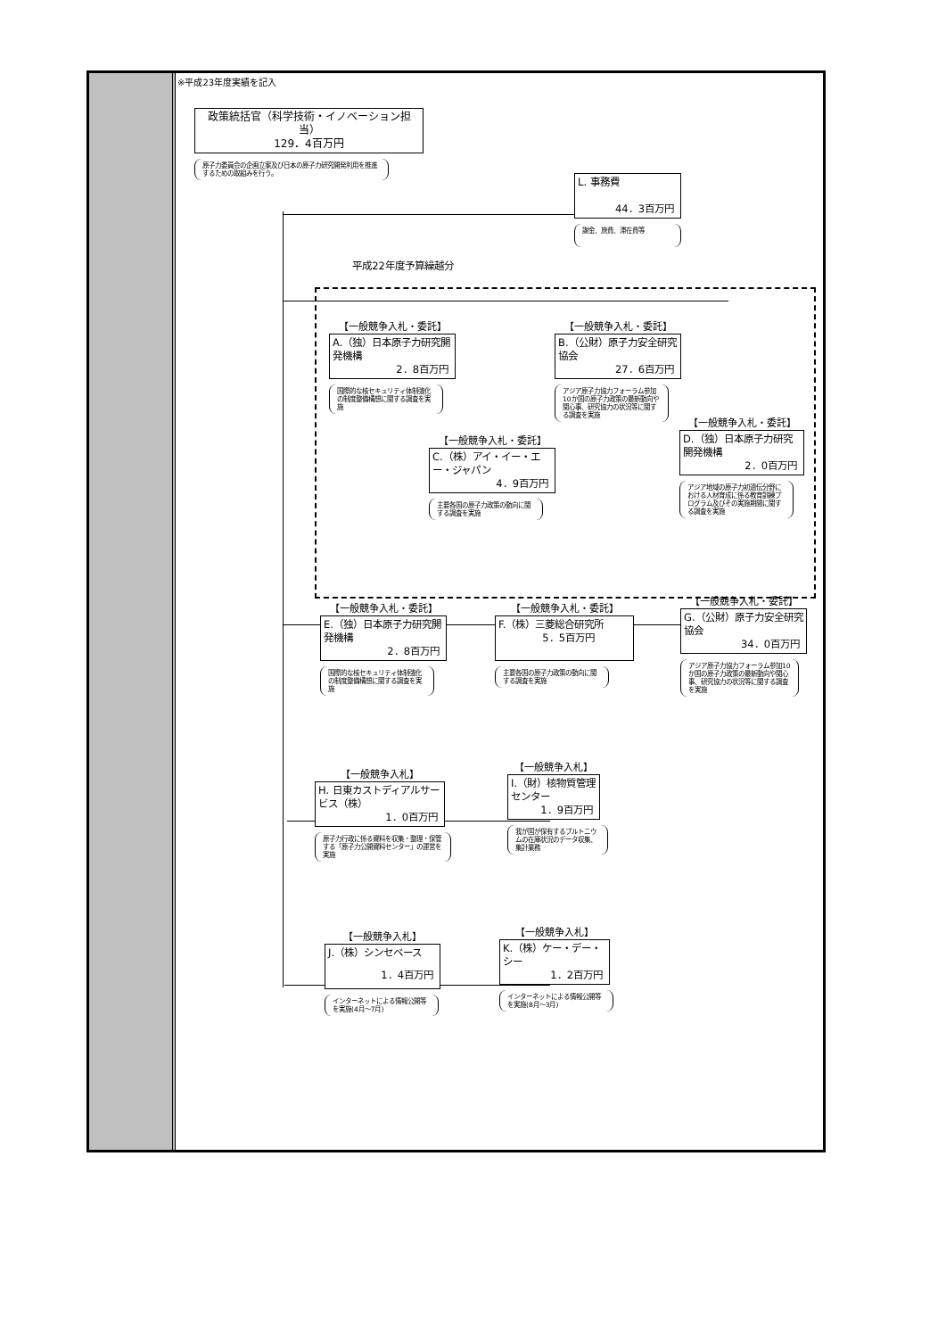※平成23年度実績を記入
政策統括官（科学技術・イノベーション担当）
129．4百万円
原子力委員会の企画立案及び日本の原子力研究開発利用を推進するための取組みを行う。
L. 事務費
44．3百万円
謝金、旅費、滞在費等
平成22年度予算繰越分
【一般競争入札・委託】
A.（独）日本原子力研究開発機構
2．8百万円
国際的な核セキュリティ体制強化の制度整備構想に関する調査を実施
【一般競争入札・委託】
B.（公財）原子力安全研究協会
27．6百万円
アジア原子力協力フォーラム参加10か国の原子力政策の最新動向や関心事、研究協力の状況等に関する調査を実施
【一般競争入札・委託】
C.（株）アイ・イー・エー・ジャパン
4．9百万円
主要各国の原子力政策の動向に関する調査を実施
【一般競争入札・委託】
D.（独）日本原子力研究開発機構
2．0百万円
アジア地域の原子力初遺伝分野における人材育成に係る教育訓練プログラム及びその実施期間に関する調査を実施
【一般競争入札・委託】
E.（独）日本原子力研究開発機構
2．8百万円
国際的な核セキュリティ体制強化の制度整備構想に関する調査を実施
【一般競争入札・委託】
F.（株）三菱総合研究所
5．5百万円
主要各国の原子力政策の動向に関する調査を実施
【一般競争入札・委託】
G.（公財）原子力安全研究協会
34．0百万円
アジア原子力協力フォーラム参加10か国の原子力政策の最新動向や関心事、研究協力の状況等に関する調査を実施
【一般競争入札】
H. 日東カストディアルサービス（株）
1．0百万円
原子力行政に係る資料を収集・整理・保管する「原子力公開資料センター」の運営を実施
【一般競争入札】
I.（財）核物質管理センター
1．9百万円
我が国が保有するプルトニウムの在庫状況のデータ収集、集計業務
【一般競争入札】
J.（株）シンセベース
1．4百万円
インターネットによる情報公開等を実施(4月～7月)
【一般競争入札】
K.（株）ケー・デー・シー
1．2百万円
インターネットによる情報公開等を実施(8月～3月)